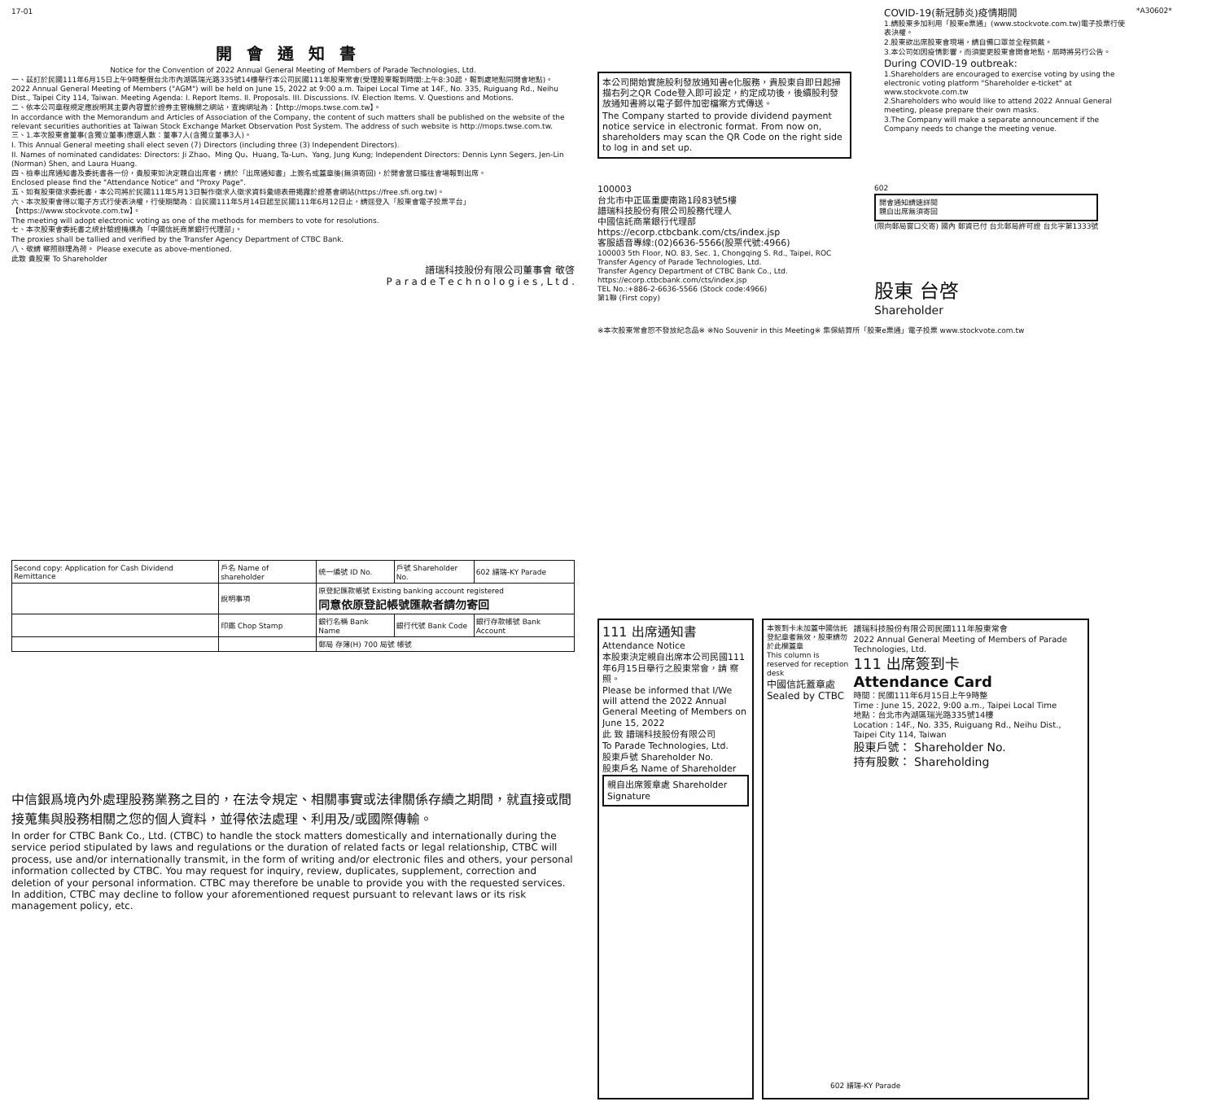17-01
開會通知書
Notice for the Convention of 2022 Annual General Meeting of Members of Parade Technologies, Ltd.
一、茲訂於民國111年6月15日上午9時整假台北市內湖區瑞光路335號14樓舉行本公司民國111年股東常會(受理股東報到時間:上午8:30起，報到處地點同開會地點)。
2022 Annual General Meeting of Members ("AGM") will be held on June 15, 2022 at 9:00 a.m. Taipei Local Time at 14F., No. 335, Ruiguang Rd., Neihu Dist., Taipei City 114, Taiwan. Meeting Agenda: I. Report Items. II. Proposals. III. Discussions. IV. Election Items. V. Questions and Motions.
二、依本公司章程規定應說明其主要內容置於證券主管機關之網站，查詢網址為：【http://mops.twse.com.tw】。
In accordance with the Memorandum and Articles of Association of the Company, the content of such matters shall be published on the website of the relevant securities authorities at Taiwan Stock Exchange Market Observation Post System. The address of such website is http://mops.twse.com.tw.
三、1.本次股東會董事(含獨立董事)應選人數：董事7人(含獨立董事3人)。
I. This Annual General meeting shall elect seven (7) Directors (including three (3) Independent Directors).
II. Names of nominated candidates: Directors: Ji Zhao、Ming Qu、Huang, Ta-Lun、Yang, Jung Kung; Independent Directors: Dennis Lynn Segers, Jen-Lin (Norman) Shen, and Laura Huang.
四、檢奉出席通知書及委託書各一份，貴股東如決定親自出席者，請於「出席通知書」上簽名或蓋章後(無須寄回)，於開會當日攜往會場報到出席。
Enclosed please find the "Attendance Notice" and "Proxy Page".
五、如有股東徵求委託書，本公司將於民國111年5月13日製作徵求人徵求資料彙總表冊揭露於證基會網站(https://free.sfi.org.tw)。
六、本次股東會得以電子方式行使表決權，行使期間為：自民國111年5月14日起至民國111年6月12日止，請逕登入「股東會電子投票平台」【https://www.stockvote.com.tw】。
The meeting will adopt electronic voting as one of the methods for members to vote for resolutions.
七、本次股東會委託書之統計驗證機構為「中國信託商業銀行代理部」。
The proxies shall be tallied and verified by the Transfer Agency Department of CTBC Bank.
八、敬請 察照辦理為荷。 Please execute as above-mentioned.
此致 貴股東 To Shareholder
譜瑞科技股份有限公司董事會 敬啓
P a r a d e T e c h n o l o g i e s , L t d .
本公司開始實施股利發放通知書e化服務，貴股東自即日起掃描右列之QR Code登入即可設定，約定成功後，後續股利發放通知書將以電子郵件加密檔案方式傳送。
The Company started to provide dividend payment notice service in electronic format. From now on, shareholders may scan the QR Code on the right side to log in and set up.
COVID-19(新冠肺炎)疫情期間
1.請股東多加利用「股東e票通」(www.stockvote.com.tw)電子投票行使表決權。
2.股東欲出席股東會現場，請自備口罩並全程佩戴。
3.本公司如因疫情影響，而須變更股東會開會地點，屆時將另行公告。
During COVID-19 outbreak:
1.Shareholders are encouraged to exercise voting by using the electronic voting platform "Shareholder e-ticket" at www.stockvote.com.tw
2.Shareholders who would like to attend 2022 Annual General meeting, please prepare their own masks.
3.The Company will make a separate announcement if the Company needs to change the meeting venue.
*A30602*
100003
台北市中正區重慶南路1段83號5樓
譜瑞科技股份有限公司股務代理人
中國信託商業銀行代理部
https://ecorp.ctbcbank.com/cts/index.jsp
客服語音專線:(02)6636-5566(股票代號:4966)
100003 5th Floor, NO. 83, Sec. 1, Chongqing S. Rd., Taipei, ROC
Transfer Agency of Parade Technologies, Ltd.
Transfer Agency Department of CTBC Bank Co., Ltd.
https://ecorp.ctbcbank.com/cts/index.jsp
TEL No.:+886-2-6636-5566 (Stock code:4966)
第1聯 (First copy)
602
開會通知請速詳閱
親自出席無須寄回
(限向郵局窗口交寄) 國內 郵資已付 台北郵局許可證 台北字第1333號
股東 台啓
Shareholder
※本次股東常會恕不發放紀念品※ ※No Souvenir in this Meeting※ 集保結算所「股東e票通」電子投票 www.stockvote.com.tw
| Second copy: Application for Cash Dividend Remittance | 戶名 Name of shareholder | 統一編號 ID No. | 戶號 Shareholder No. | 602 譜瑞-KY Parade |
| | 說明事項 | 原登記匯款帳號 Existing banking account registered 同意依原登記帳號匯款者請勿寄回 | | |
| | 印鑑 Chop Stamp | 銀行名稱 Bank Name | 銀行代號 Bank Code | 銀行存款帳號 Bank Account |
| | | 郵局 存簿(H) 700 局號 帳號 | | |
中信銀爲境內外處理股務業務之目的，在法令規定、相關事實或法律關係存續之期間，就直接或間接蒐集與股務相關之您的個人資料，並得依法處理、利用及/或國際傳輸。
In order for CTBC Bank Co., Ltd. (CTBC) to handle the stock matters domestically and internationally during the service period stipulated by laws and regulations or the duration of related facts or legal relationship, CTBC will process, use and/or internationally transmit, in the form of writing and/or electronic files and others, your personal information collected by CTBC. You may request for inquiry, review, duplicates, supplement, correction and deletion of your personal information. CTBC may therefore be unable to provide you with the requested services. In addition, CTBC may decline to follow your aforementioned request pursuant to relevant laws or its risk management policy, etc.
111 出席通知書
Attendance Notice
本股東決定親自出席本公司民國111年6月15日舉行之股東常會，請 察照。
Please be informed that I/We will attend the 2022 Annual General Meeting of Members on June 15, 2022
此 致 譜瑞科技股份有限公司
To Parade Technologies, Ltd.
股東戶號 Shareholder No.
股東戶名 Name of Shareholder
親自出席簽章處 Shareholder Signature
本簽到卡未加蓋中國信託登記章者無效，股東請勿於此欄蓋章
This column is reserved for reception desk
中國信託蓋章處 Sealed by CTBC
譜瑞科技股份有限公司民國111年股東常會
2022 Annual General Meeting of Members of Parade Technologies, Ltd.
111 出席簽到卡
Attendance Card
時間：民國111年6月15日上午9時整
Time : June 15, 2022, 9:00 a.m., Taipei Local Time
地點：台北市內湖區瑞光路335號14樓
Location : 14F., No. 335, Ruiguang Rd., Neihu Dist., Taipei City 114, Taiwan
股東戶號： Shareholder No.
持有股數： Shareholding
602 譜瑞-KY Parade